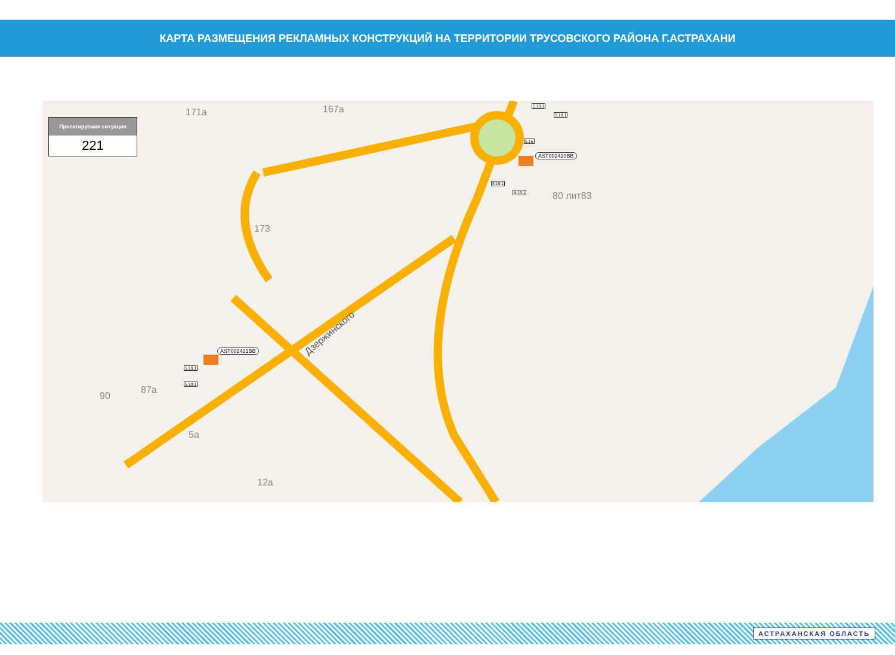КАРТА РАЗМЕЩЕНИЯ РЕКЛАМНЫХ КОНСТРУКЦИЙ НА ТЕРРИТОРИИ ТРУСОВСКОГО РАЙОНА Г.АСТРАХАНИ
Проектируемая ситуация
221
AST002421BB
AST002420BB
5.19.1
5.19.1
5.16
5.19.1
5.19.1
5.19.1
5.19.1
Дзержинского
171а 167а
173
80 лит83
90
87а
5а
12а
АСТРАХАНСКАЯ ОБЛАСТЬ